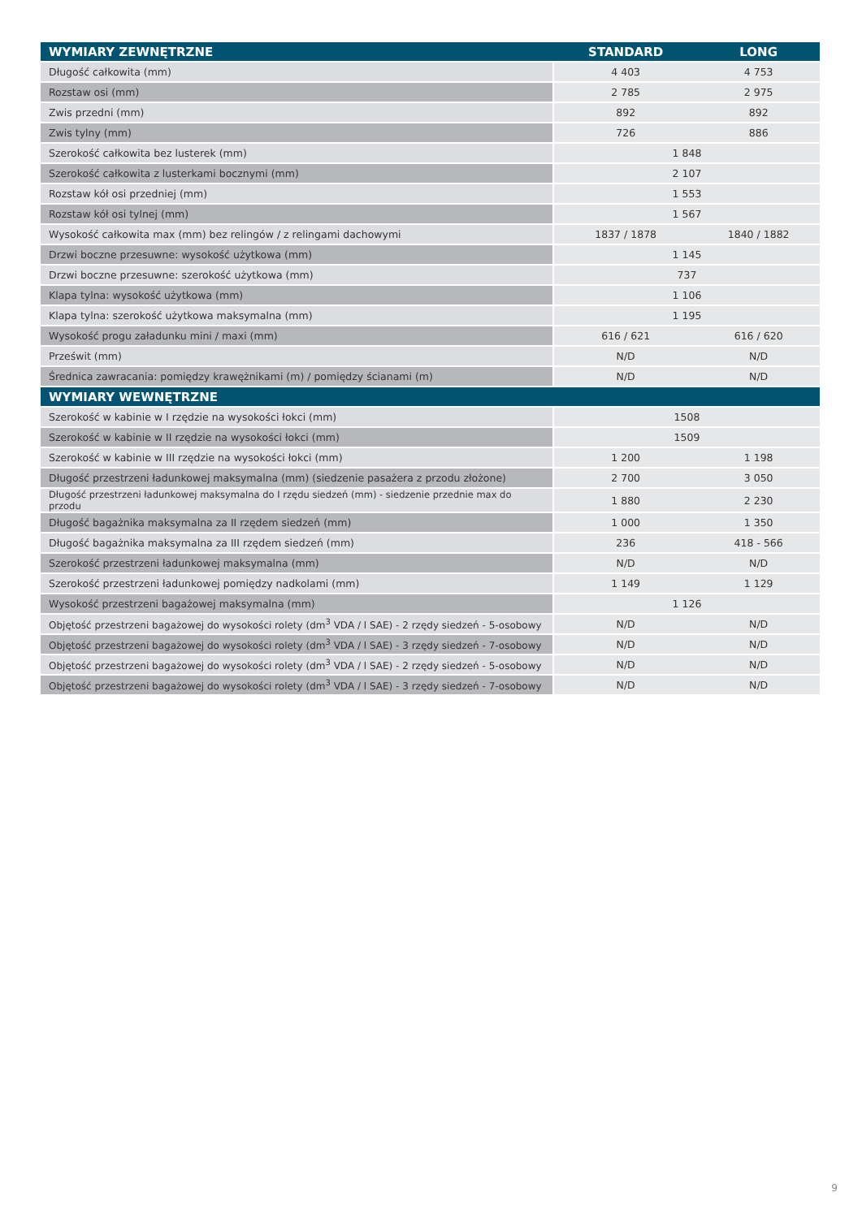| WYMIARY ZEWNĘTRZNE | STANDARD | LONG |
| --- | --- | --- |
| Długość całkowita (mm) | 4 403 | 4 753 |
| Rozstaw osi (mm) | 2 785 | 2 975 |
| Zwis przedni (mm) | 892 | 892 |
| Zwis tylny (mm) | 726 | 886 |
| Szerokość całkowita bez lusterek (mm) | 1 848 | |
| Szerokość całkowita z lusterkami bocznymi (mm) | 2 107 | |
| Rozstaw kół osi przedniej (mm) | 1 553 | |
| Rozstaw kół osi tylnej (mm) | 1 567 | |
| Wysokość całkowita max (mm) bez relingów / z relingami dachowymi | 1837 / 1878 | 1840 / 1882 |
| Drzwi boczne przesuwne: wysokość użytkowa (mm) | 1 145 | |
| Drzwi boczne przesuwne: szerokość użytkowa (mm) | 737 | |
| Klapa tylna: wysokość użytkowa (mm) | 1 106 | |
| Klapa tylna: szerokość użytkowa maksymalna (mm) | 1 195 | |
| Wysokość progu załadunku mini / maxi (mm) | 616 / 621 | 616 / 620 |
| Prześwit (mm) | N/D | N/D |
| Średnica zawracania: pomiędzy krawężnikami (m) / pomiędzy ścianami (m) | N/D | N/D |
| WYMIARY WEWNĘTRZNE | | |
| Szerokość w kabinie w I rzędzie na wysokości łokci (mm) | 1508 | |
| Szerokość w kabinie w II rzędzie na wysokości łokci (mm) | 1509 | |
| Szerokość w kabinie w III rzędzie na wysokości łokci (mm) | 1 200 | 1 198 |
| Długość przestrzeni ładunkowej maksymalna (mm) (siedzenie pasażera z przodu złożone) | 2 700 | 3 050 |
| Długość przestrzeni ładunkowej maksymalna do I rzędu siedzeń (mm) - siedzenie przednie max do przodu | 1 880 | 2 230 |
| Długość bagażnika maksymalna za II rzędem siedzeń (mm) | 1 000 | 1 350 |
| Długość bagażnika maksymalna za III rzędem siedzeń (mm) | 236 | 418 - 566 |
| Szerokość przestrzeni ładunkowej maksymalna (mm) | N/D | N/D |
| Szerokość przestrzeni ładunkowej pomiędzy nadkolami (mm) | 1 149 | 1 129 |
| Wysokość przestrzeni bagażowej maksymalna (mm) | 1 126 | |
| Objętość przestrzeni bagażowej do wysokości rolety (dm<sup>3</sup> VDA / l SAE) - 2 rzędy siedzeń - 5-osobowy | N/D | N/D |
| Objętość przestrzeni bagażowej do wysokości rolety (dm<sup>3</sup> VDA / l SAE) - 3 rzędy siedzeń - 7-osobowy | N/D | N/D |
| Objętość przestrzeni bagażowej do wysokości rolety (dm<sup>3</sup> VDA / l SAE) - 2 rzędy siedzeń - 5-osobowy | N/D | N/D |
| Objętość przestrzeni bagażowej do wysokości rolety (dm<sup>3</sup> VDA / l SAE) - 3 rzędy siedzeń - 7-osobowy | N/D | N/D |
9